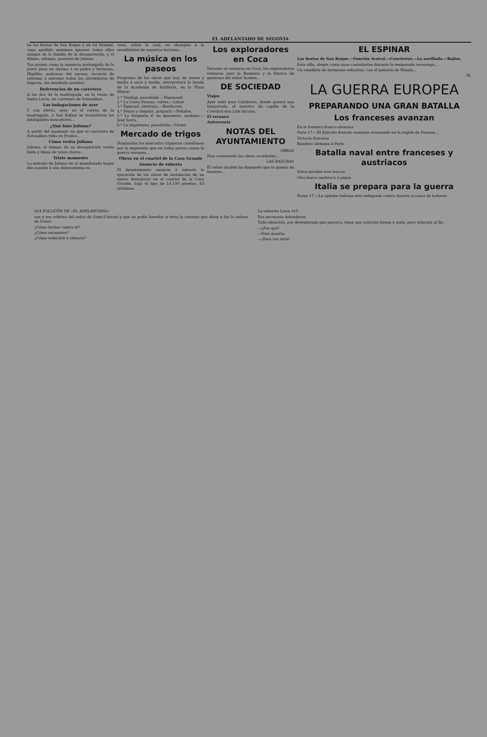EL ADELANTADO DE SEGOVIA
ba las fiestas de San Roque y un tal Manuel, cuyo apellido sentimos ignorar, todos ellos amigos de la familia de la desaparecida, y el último, además, pariente de Juliana.
Tan pronto como la ausencia prolongada de la joven puso en alarma á su padre y hermana, Hipólito, noticioso del suceso, recorrió de extremo á extremo todos los alrededores de Segovia, sin resultado positivo.
Referencias de un carretero
A las dos de la madrugada, en la venta de Santa Lucía, un carretero de Sotosalbos...
Las indagaciones de ayer
Y con efecto, ayer, en el correo de la madrugada, á San Rafael se trasladaron los infatigables buscadores...
¿Qué hizo Juliana?
A partir del momento en que el carretero de Sotosalbos vióla en Prados...
Cómo vestía Juliana
Juliana, al tiempo de su desaparición vestía falda y blusa de tonos claros...
Triste momento
La entrada de Juliana en el abandonado hogar dió ocasión á una dolorosísima es-
cena, sobre la cual, en obsequio á la sensibilidad de nuestros lectores...
La música en los paseos
Programa de las obras que hoy, de nueve y media á once y media, interpretará la banda de la Academia de Artillería, en la Plaza Mayor:
1.º Verdegi, pasodoble.—Paponaud.
2.º La Casta Susana, valses.—Lehar.
3.º Egmond, obertura.—Beethoven.
4.º Penas y alegrías, potpurrí.—Peñalva.
5.º Lo Desperta d' un imsomnio, sardana.—José Serra.
6.º Le impetuens, pasodoble.—Vivier.
Mercado de trigos
Dominados los mercados trigueros castellanos por la impresión que en todas partes causa la guerra europea...
Obras en el cuartel de la Casa Grande
Anuncio de subasta
El Ayuntamiento anuncia á subasta la ejecución de las obras de instalación de un nuevo dormitorio en el cuartel de la Casa Grande, bajo el tipo de 14.190 pesetas, 83 céntimos.
Los exploradores en Coca
Durante su estancia en Coca, los exploradores visitaron ayer la Resinera y la fábrica de gaseosas del señor Acebes...
DE SOCIEDAD
Viajes
Ayer salió para Calahorra, donde pasará una temporada, el maestro de capilla de la Catedral don Luis Azcona.
El veraneo
Aniversario
NOTAS DEL AYUNTAMIENTO
OBRAS
Han comenzado las obras acordadas...
LAS BASURAS
El señor alcalde ha dispuesto que la quema de basuras...
EL ESPINAR
Las fiestas de San Roque.—Función teatral.—Conciertos.—La novillada.—Bailes.
Esta villa, alegre como unas castañuelas durante la temporada veraniega...
Un ramillete de hermosas señoritas, con el pañolón de Manila...
M.
LA GUERRA EUROPEA
PREPARANDO UNA GRAN BATALLA
Los franceses avanzan
En la frontera franco-alemana
París 17.—El Ejército francés continúa avanzando en la región de Donnon...
Victoria francesa
Bandera alemana á París
Batalla naval entre franceses y austriacos
Estos pierden tres barcos
Otro barco austriaco á pique
Italia se prepara para la guerra
Roma 17.—La opinión italiana está indignada contra Austria á causa de haberse
414 FOLLETÍN DE «EL ADELANTADO»
ran y era sobrino del señor de Saint-Carroul y que no podía heredar si vivía la criatura que diese á luz la señora de Cezac.
¿Cómo luchar contra él?
¿Cómo escaparse?
¿Cómo reducirle á silencio?
La señorita Lison 415
Era necesario defenderse.
Toda situación, por desesperada que parezca, tiene una solución buena ó mala, pero solución al fin.
—¿Por qué?
—Está muerta.
—¡Pero vos vivís!